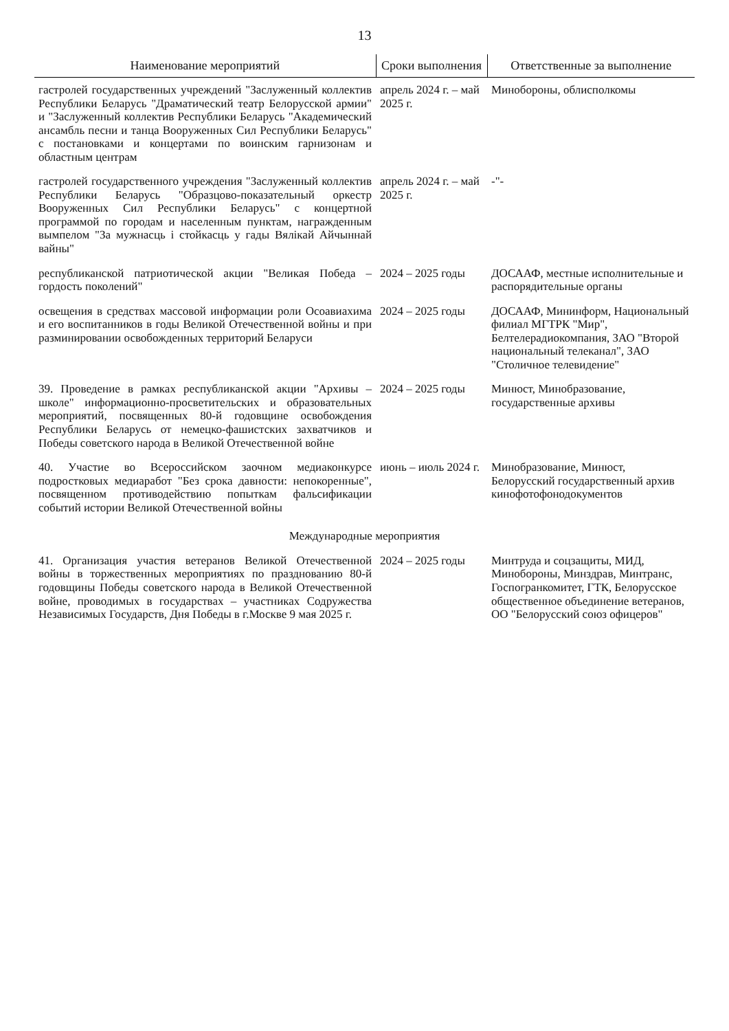13
| Наименование мероприятий | Сроки выполнения | Ответственные за выполнение |
| --- | --- | --- |
| гастролей государственных учреждений "Заслуженный коллектив Республики Беларусь "Драматический театр Белорусской армии" и "Заслуженный коллектив Республики Беларусь "Академический ансамбль песни и танца Вооруженных Сил Республики Беларусь" с постановками и концертами по воинским гарнизонам и областным центрам | апрель 2024 г. – май 2025 г. | Минобороны, облисполкомы |
| гастролей государственного учреждения "Заслуженный коллектив Республики Беларусь "Образцово-показательный оркестр Вооруженных Сил Республики Беларусь" с концертной программой по городам и населенным пунктам, награжденным вымпелом "За мужнасць і стойкасць у гады Вялікай Айчыннай вайны" | апрель 2024 г. – май 2025 г. | -"- |
| республиканской патриотической акции "Великая Победа – гордость поколений" | 2024 – 2025 годы | ДОСААФ, местные исполнительные и распорядительные органы |
| освещения в средствах массовой информации роли Осоавиахима и его воспитанников в годы Великой Отечественной войны и при разминировании освобожденных территорий Беларуси | 2024 – 2025 годы | ДОСААФ, Мининформ, Национальный филиал МГТРК "Мир", Белтелерадиокомпания, ЗАО "Второй национальный телеканал", ЗАО "Столичное телевидение" |
| 39. Проведение в рамках республиканской акции "Архивы – школе" информационно-просветительских и образовательных мероприятий, посвященных 80-й годовщине освобождения Республики Беларусь от немецко-фашистских захватчиков и Победы советского народа в Великой Отечественной войне | 2024 – 2025 годы | Минюст, Минобразование, государственные архивы |
| 40. Участие во Всероссийском заочном медиаконкурсе подростковых медиаработ "Без срока давности: непокоренные", посвященном противодействию попыткам фальсификации событий истории Великой Отечественной войны | июнь – июль 2024 г. | Минобразование, Минюст, Белорусский государственный архив кинофотофонодокументов |
| Международные мероприятия | | |
| 41. Организация участия ветеранов Великой Отечественной войны в торжественных мероприятиях по празднованию 80-й годовщины Победы советского народа в Великой Отечественной войне, проводимых в государствах – участниках Содружества Независимых Государств, Дня Победы в г.Москве 9 мая 2025 г. | 2024 – 2025 годы | Минтруда и соцзащиты, МИД, Минобороны, Минздрав, Минтранс, Госпогранкомитет, ГТК, Белорусское общественное объединение ветеранов, ОО "Белорусский союз офицеров" |